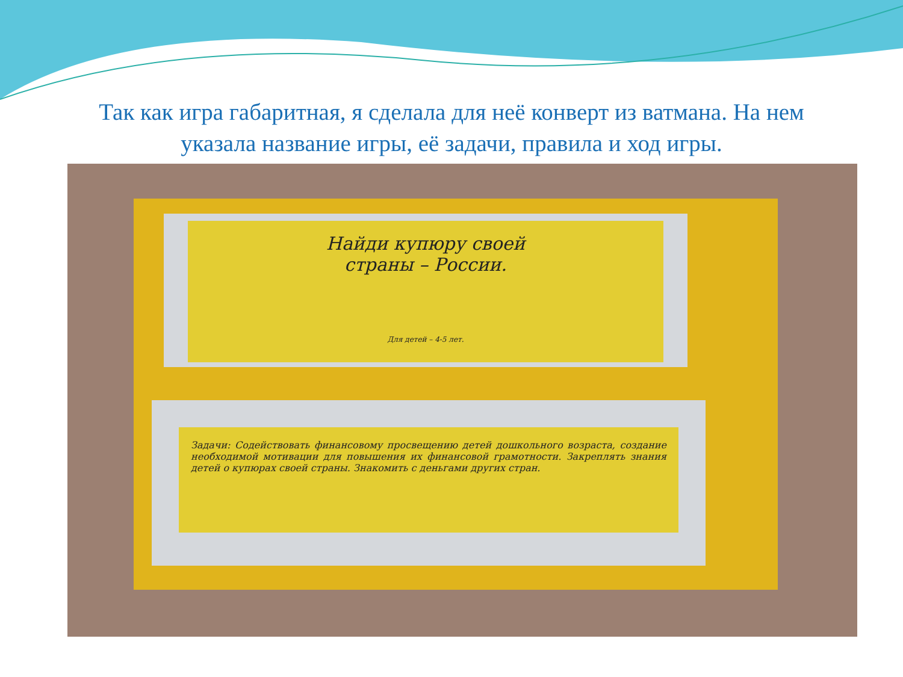Так как игра габаритная, я сделала для неё конверт из ватмана. На нем указала название игры, её задачи, правила и ход игры.
Найди купюру своей
страны – России.
Для детей – 4-5 лет.
Задачи: Содействовать финансовому просвещению детей дошкольного возраста, создание необходимой мотивации для повышения их финансовой грамотности. Закреплять знания детей о купюрах своей страны. Знакомить с деньгами других стран.